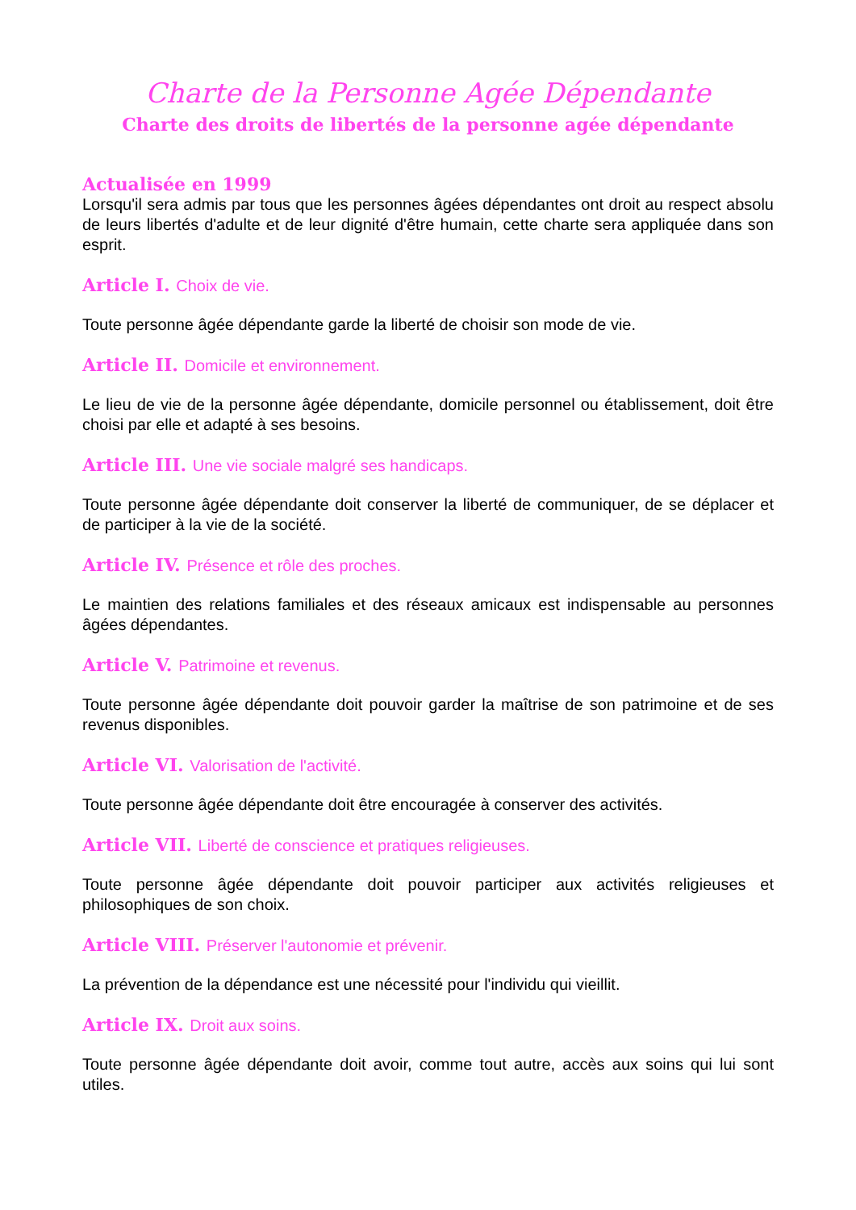Charte de la Personne Agée Dépendante
Charte des droits de libertés de la personne agée dépendante
Actualisée en 1999
Lorsqu'il sera admis par tous que les personnes âgées dépendantes ont droit au respect absolu de leurs libertés d'adulte et de leur dignité d'être humain, cette charte sera appliquée dans son esprit.
Article I. Choix de vie.
Toute personne âgée dépendante garde la liberté de choisir son mode de vie.
Article II. Domicile et environnement.
Le lieu de vie de la personne âgée dépendante, domicile personnel ou établissement, doit être choisi par elle et adapté à ses besoins.
Article III. Une vie sociale malgré ses handicaps.
Toute personne âgée dépendante doit conserver la liberté de communiquer, de se déplacer et de participer à la vie de la société.
Article IV. Présence et rôle des proches.
Le maintien des relations familiales et des réseaux amicaux est indispensable au personnes âgées dépendantes.
Article V. Patrimoine et revenus.
Toute personne âgée dépendante doit pouvoir garder la maîtrise de son patrimoine et de ses revenus disponibles.
Article VI. Valorisation de l'activité.
Toute personne âgée dépendante doit être encouragée à conserver des activités.
Article VII. Liberté de conscience et pratiques religieuses.
Toute personne âgée dépendante doit pouvoir participer aux activités religieuses et philosophiques de son choix.
Article VIII. Préserver l'autonomie et prévenir.
La prévention de la dépendance est une nécessité pour l'individu qui vieillit.
Article IX. Droit aux soins.
Toute personne âgée dépendante doit avoir, comme tout autre, accès aux soins qui lui sont utiles.